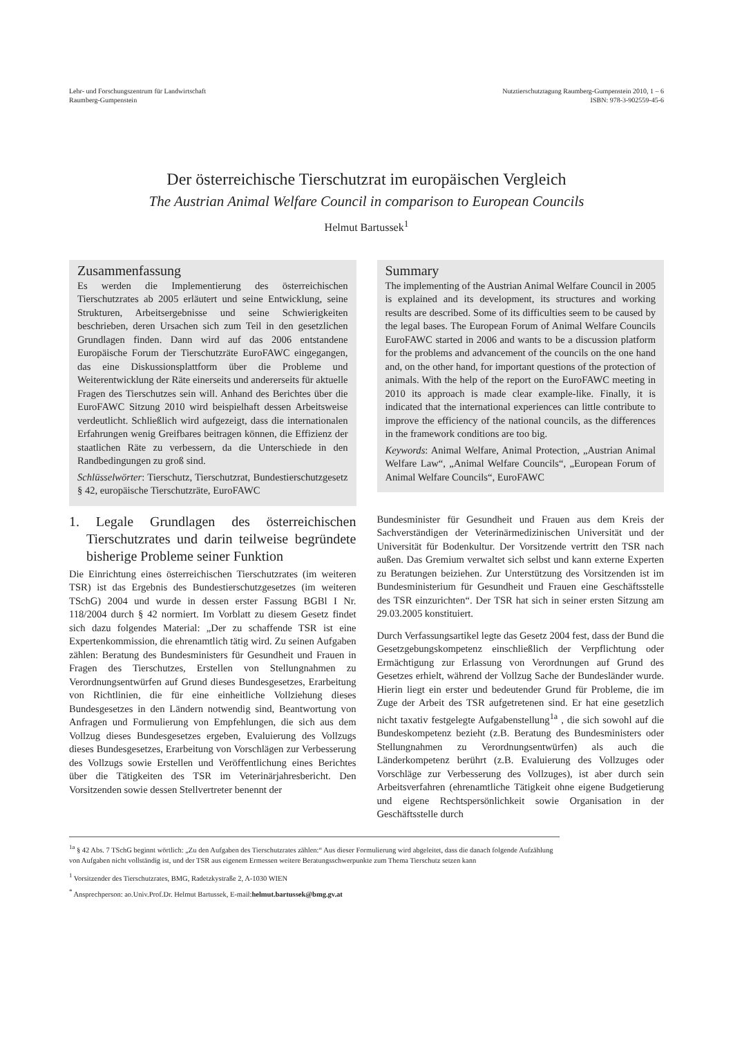Lehr- und Forschungszentrum für Landwirtschaft
Raumberg-Gumpenstein
Nutztierschutztagung Raumberg-Gumpenstein 2010, 1 – 6
ISBN: 978-3-902559-45-6
Der österreichische Tierschutzrat im europäischen Vergleich
The Austrian Animal Welfare Council in comparison to European Councils
Helmut Bartussek<sup>1</sup>
Zusammenfassung
Es werden die Implementierung des österreichischen Tierschutzrates ab 2005 erläutert und seine Entwicklung, seine Strukturen, Arbeitsergebnisse und seine Schwierigkeiten beschrieben, deren Ursachen sich zum Teil in den gesetzlichen Grundlagen finden. Dann wird auf das 2006 entstandene Europäische Forum der Tierschutzräte EuroFAWC eingegangen, das eine Diskussionsplattform über die Probleme und Weiterentwicklung der Räte einerseits und andererseits für aktuelle Fragen des Tierschutzes sein will. Anhand des Berichtes über die EuroFAWC Sitzung 2010 wird beispielhaft dessen Arbeitsweise verdeutlicht. Schließlich wird aufgezeigt, dass die internationalen Erfahrungen wenig Greifbares beitragen können, die Effizienz der staatlichen Räte zu verbessern, da die Unterschiede in den Randbedingungen zu groß sind.
Schlüsselwörter: Tierschutz, Tierschutzrat, Bundestierschutzgesetz § 42, europäische Tierschutzräte, EuroFAWC
Summary
The implementing of the Austrian Animal Welfare Council in 2005 is explained and its development, its structures and working results are described. Some of its difficulties seem to be caused by the legal bases. The European Forum of Animal Welfare Councils EuroFAWC started in 2006 and wants to be a discussion platform for the problems and advancement of the councils on the one hand and, on the other hand, for important questions of the protection of animals. With the help of the report on the EuroFAWC meeting in 2010 its approach is made clear example-like. Finally, it is indicated that the international experiences can little contribute to improve the efficiency of the national councils, as the differences in the framework conditions are too big.
Keywords: Animal Welfare, Animal Protection, „Austrian Animal Welfare Law“, „Animal Welfare Councils“, „European Forum of Animal Welfare Councils“, EuroFAWC
1. Legale Grundlagen des österreichischen Tierschutzrates und darin teilweise begründete bisherige Probleme seiner Funktion
Die Einrichtung eines österreichischen Tierschutzrates (im weiteren TSR) ist das Ergebnis des Bundestierschutzgesetzes (im weiteren TSchG) 2004 und wurde in dessen erster Fassung BGBl I Nr. 118/2004 durch § 42 normiert. Im Vorblatt zu diesem Gesetz findet sich dazu folgendes Material: „Der zu schaffende TSR ist eine Expertenkommission, die ehrenamtlich tätig wird. Zu seinen Aufgaben zählen: Beratung des Bundesministers für Gesundheit und Frauen in Fragen des Tierschutzes, Erstellen von Stellungnahmen zu Verordnungsentwürfen auf Grund dieses Bundesgesetzes, Erarbeitung von Richtlinien, die für eine einheitliche Vollziehung dieses Bundesgesetzes in den Ländern notwendig sind, Beantwortung von Anfragen und Formulierung von Empfehlungen, die sich aus dem Vollzug dieses Bundesgesetzes ergeben, Evaluierung des Vollzugs dieses Bundesgesetzes, Erarbeitung von Vorschlägen zur Verbesserung des Vollzugs sowie Erstellen und Veröffentlichung eines Berichtes über die Tätigkeiten des TSR im Veterinärjahresbericht. Den Vorsitzenden sowie dessen Stellvertreter benennt der
Bundesminister für Gesundheit und Frauen aus dem Kreis der Sachverständigen der Veterinärmedizinischen Universität und der Universität für Bodenkultur. Der Vorsitzende vertritt den TSR nach außen. Das Gremium verwaltet sich selbst und kann externe Experten zu Beratungen beiziehen. Zur Unterstützung des Vorsitzenden ist im Bundesministerium für Gesundheit und Frauen eine Geschäftsstelle des TSR einzurichten“. Der TSR hat sich in seiner ersten Sitzung am 29.03.2005 konstituiert.
Durch Verfassungsartikel legte das Gesetz 2004 fest, dass der Bund die Gesetzgebungskompetenz einschließlich der Verpflichtung oder Ermächtigung zur Erlassung von Verordnungen auf Grund des Gesetzes erhielt, während der Vollzug Sache der Bundesländer wurde. Hierin liegt ein erster und bedeutender Grund für Probleme, die im Zuge der Arbeit des TSR aufgetretenen sind. Er hat eine gesetzlich nicht taxativ festgelegte Aufgabenstellung<sup>1a</sup> , die sich sowohl auf die Bundeskompetenz bezieht (z.B. Beratung des Bundesministers oder Stellungnahmen zu Verordnungsentwürfen) als auch die Länderkompetenz berührt (z.B. Evaluierung des Vollzuges oder Vorschläge zur Verbesserung des Vollzuges), ist aber durch sein Arbeitsverfahren (ehrenamtliche Tätigkeit ohne eigene Budgetierung und eigene Rechtspersönlichkeit sowie Organisation in der Geschäftsstelle durch
<sup>1a</sup> § 42 Abs. 7 TSchG beginnt wörtlich: „Zu den Aufgaben des Tierschutzrates zählen:“ Aus dieser Formulierung wird abgeleitet, dass die danach folgende Aufzählung von Aufgaben nicht vollständig ist, und der TSR aus eigenem Ermessen weitere Beratungsschwerpunkte zum Thema Tierschutz setzen kann
<sup>1</sup> Vorsitzender des Tierschutzrates, BMG, Radetzkystraße 2, A-1030 WIEN
<sup>*</sup> Ansprechperson: ao.Univ.Prof.Dr. Helmut Bartussek, E-mail:helmut.bartussek@bmg.gv.at